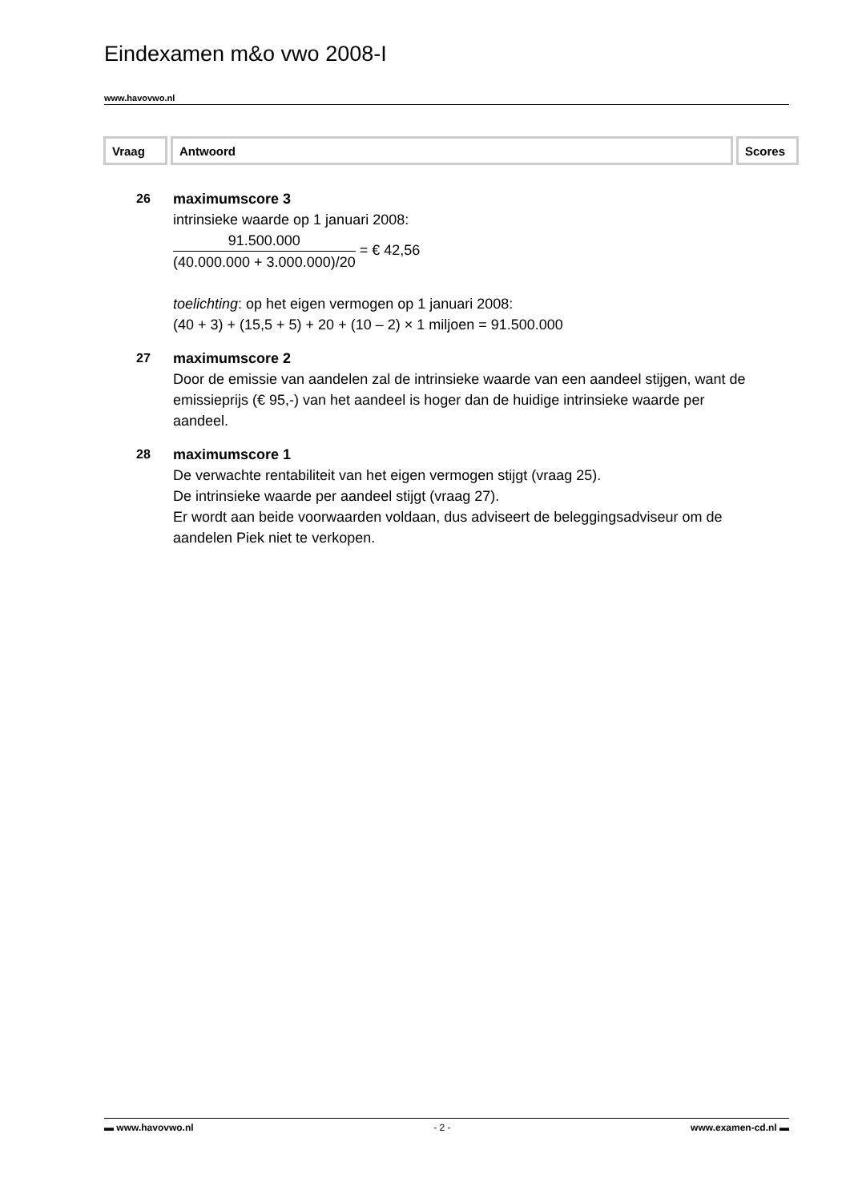Eindexamen m&o vwo 2008-I
www.havovwo.nl
| Vraag | Antwoord | Scores |
| --- | --- | --- |
26 maximumscore 3
intrinsieke waarde op 1 januari 2008:
91.500.000 (40.000.000 + 3.000.000)/20 = € 42,56
toelichting: op het eigen vermogen op 1 januari 2008:
(40 + 3) + (15,5 + 5) + 20 + (10 – 2) × 1 miljoen = 91.500.000
27 maximumscore 2
Door de emissie van aandelen zal de intrinsieke waarde van een aandeel stijgen, want de emissieprijs (€ 95,-) van het aandeel is hoger dan de huidige intrinsieke waarde per aandeel.
28 maximumscore 1
De verwachte rentabiliteit van het eigen vermogen stijgt (vraag 25).
De intrinsieke waarde per aandeel stijgt (vraag 27).
Er wordt aan beide voorwaarden voldaan, dus adviseert de beleggingsadviseur om de aandelen Piek niet te verkopen.
▬ www.havovwo.nl - 2 - www.examen-cd.nl ▬